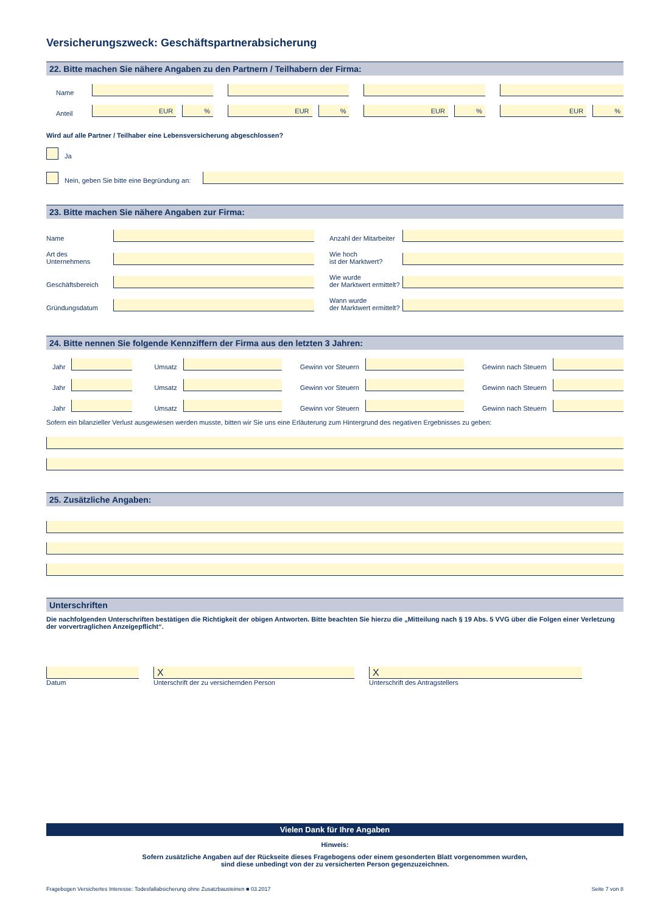Versicherungszweck: Geschäftspartnerabsicherung
22. Bitte machen Sie nähere Angaben zu den Partnern / Teilhabern der Firma:
Name
Anteil
EUR
%
EUR
%
EUR
%
EUR
%
Wird auf alle Partner / Teilhaber eine Lebensversicherung abgeschlossen?
Ja
Nein, geben Sie bitte eine Begründung an:
23. Bitte machen Sie nähere Angaben zur Firma:
Name
Anzahl der Mitarbeiter
Art des Unternehmens
Wie hoch
ist der Marktwert?
Geschäftsbereich
Wie wurde
der Marktwert ermittelt?
Gründungsdatum
Wann wurde
der Marktwert ermittelt?
24. Bitte nennen Sie folgende Kennziffern der Firma aus den letzten 3 Jahren:
Jahr
Umsatz
Gewinn vor Steuern
Gewinn nach Steuern
Jahr
Umsatz
Gewinn vor Steuern
Gewinn nach Steuern
Jahr
Umsatz
Gewinn vor Steuern
Gewinn nach Steuern
Sofern ein bilanzieller Verlust ausgewiesen werden musste, bitten wir Sie uns eine Erläuterung zum Hintergrund des negativen Ergebnisses zu geben:
25. Zusätzliche Angaben:
Unterschriften
Die nachfolgenden Unterschriften bestätigen die Richtigkeit der obigen Antworten. Bitte beachten Sie hierzu die „Mitteilung nach § 19 Abs. 5 VVG über die Folgen einer Verletzung der vorvertraglichen Anzeigepflicht“.
Datum
X
Unterschrift der zu versichernden Person
X
Unterschrift des Antragstellers
Vielen Dank für Ihre Angaben
Hinweis:
Sofern zusätzliche Angaben auf der Rückseite dieses Fragebogens oder einem gesonderten Blatt vorgenommen wurden,
sind diese unbedingt von der zu versicherten Person gegenzuzeichnen.
Fragebogen Versichertes Interesse: Todesfallabsicherung ohne Zusatzbausteinen ■ 03.2017 Seite 7 von 8